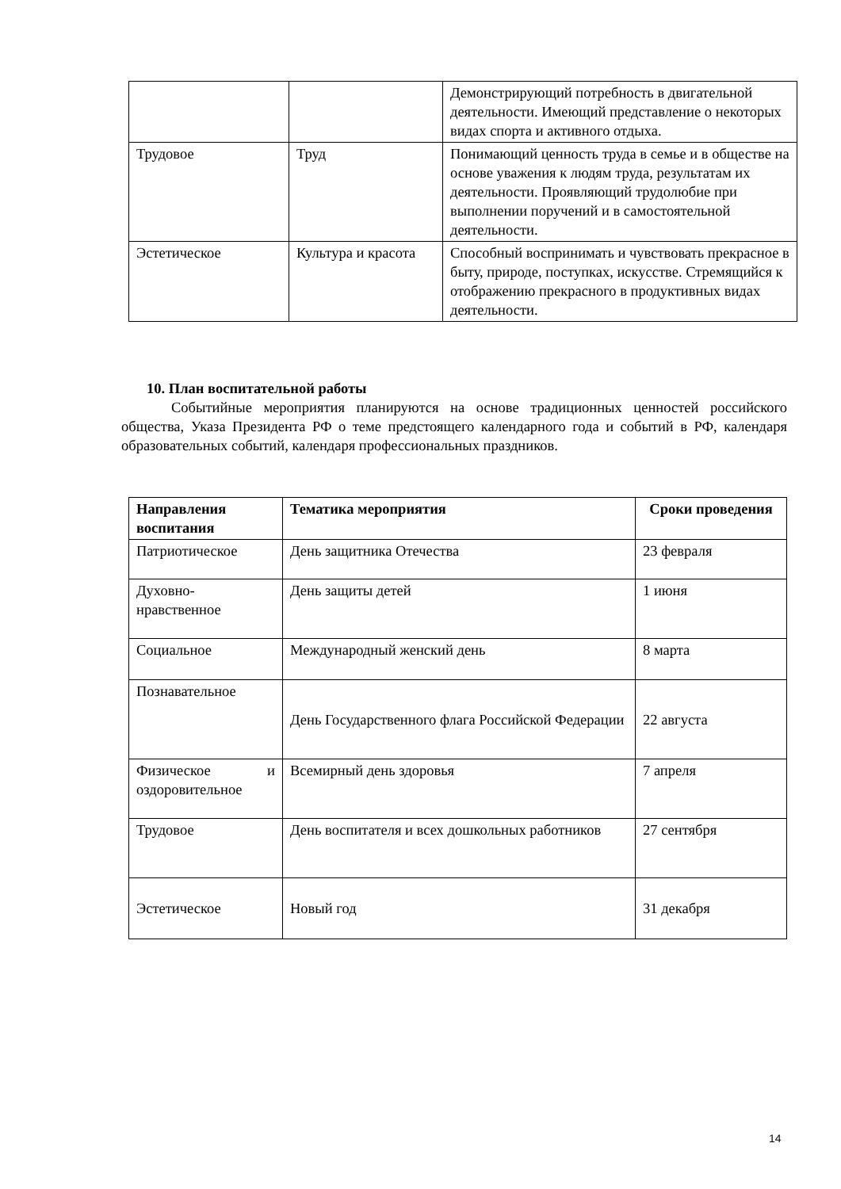| | | Демонстрирующий потребность в двигательной деятельности. Имеющий представление о некоторых видах спорта и активного отдыха. |
| Трудовое | Труд | Понимающий ценность труда в семье и в обществе на основе уважения к людям труда, результатам их деятельности. Проявляющий трудолюбие при выполнении поручений и в самостоятельной деятельности. |
| Эстетическое | Культура и красота | Способный воспринимать и чувствовать прекрасное в быту, природе, поступках, искусстве. Стремящийся к отображению прекрасного в продуктивных видах деятельности. |
10. План воспитательной работы
Событийные мероприятия планируются на основе традиционных ценностей российского общества, Указа Президента РФ о теме предстоящего календарного года и событий в РФ, календаря образовательных событий, календаря профессиональных праздников.
| Направления воспитания | Тематика мероприятия | Сроки проведения |
| --- | --- | --- |
| Патриотическое | День защитника Отечества | 23 февраля |
| Духовно-нравственное | День защиты детей | 1 июня |
| Социальное | Международный женский день | 8 марта |
| Познавательное | День Государственного флага Российской Федерации | 22 августа |
| Физическое и оздоровительное | Всемирный день здоровья | 7 апреля |
| Трудовое | День воспитателя и всех дошкольных работников | 27 сентября |
| Эстетическое | Новый год | 31 декабря |
14